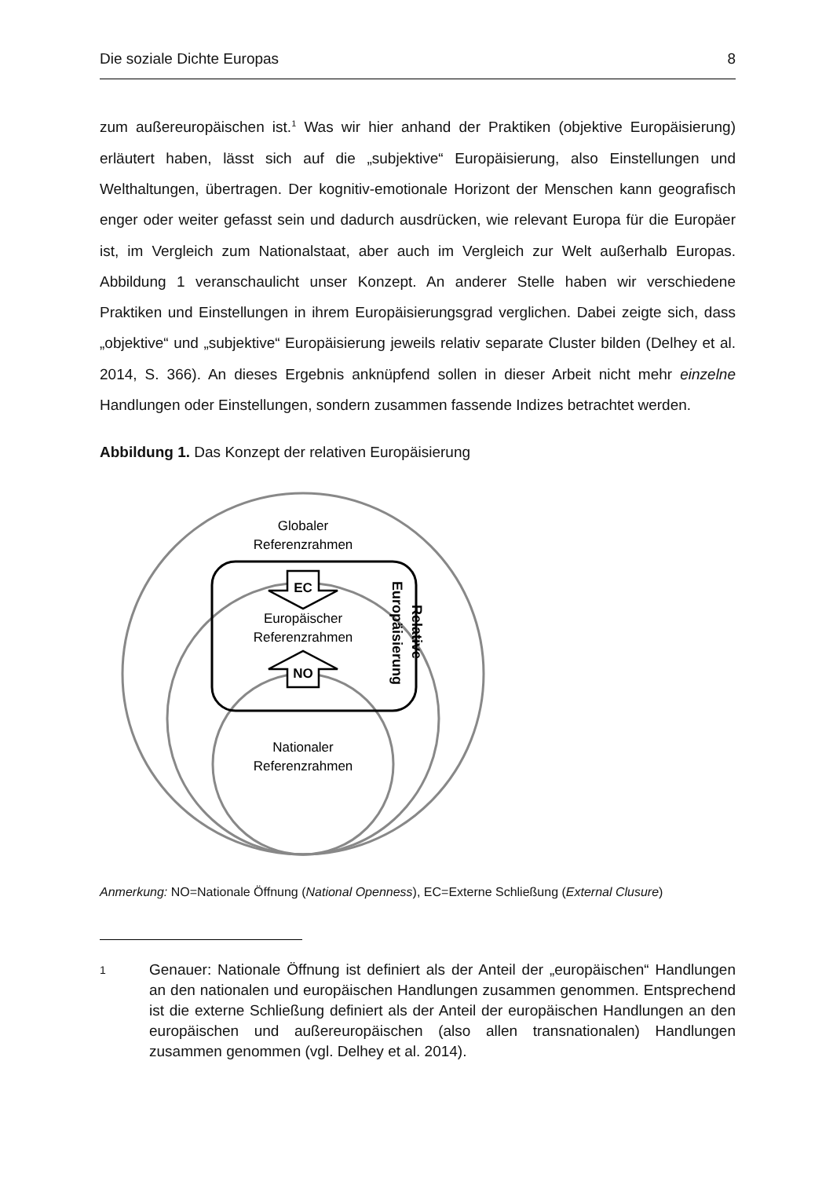Die soziale Dichte Europas 8
zum außereuropäischen ist.<sup>1</sup> Was wir hier anhand der Praktiken (objektive Europäisierung) erläutert haben, lässt sich auf die „subjektive“ Europäisierung, also Einstellungen und Welthaltungen, übertragen. Der kognitiv-emotionale Horizont der Menschen kann geografisch enger oder weiter gefasst sein und dadurch ausdrücken, wie relevant Europa für die Europäer ist, im Vergleich zum Nationalstaat, aber auch im Vergleich zur Welt außerhalb Europas. Abbildung 1 veranschaulicht unser Konzept. An anderer Stelle haben wir verschiedene Praktiken und Einstellungen in ihrem Europäisierungsgrad verglichen. Dabei zeigte sich, dass „objektive“ und „subjektive“ Europäisierung jeweils relativ separate Cluster bilden (Delhey et al. 2014, S. 366). An dieses Ergebnis anknüpfend sollen in dieser Arbeit nicht mehr einzelne Handlungen oder Einstellungen, sondern zusammen fassende Indizes betrachtet werden.
Abbildung 1. Das Konzept der relativen Europäisierung
EC
NO
Globaler
Referenzrahmen
Europäischer
Referenzrahmen
Nationaler
Referenzrahmen
Europäisierung
Relative
Anmerkung: NO=Nationale Öffnung (National Openness), EC=Externe Schließung (External Clusure)
1 Genauer: Nationale Öffnung ist definiert als der Anteil der „europäischen“ Handlungen an den nationalen und europäischen Handlungen zusammen genommen. Entsprechend ist die externe Schließung definiert als der Anteil der europäischen Handlungen an den europäischen und außereuropäischen (also allen transnationalen) Handlungen zusammen genommen (vgl. Delhey et al. 2014).